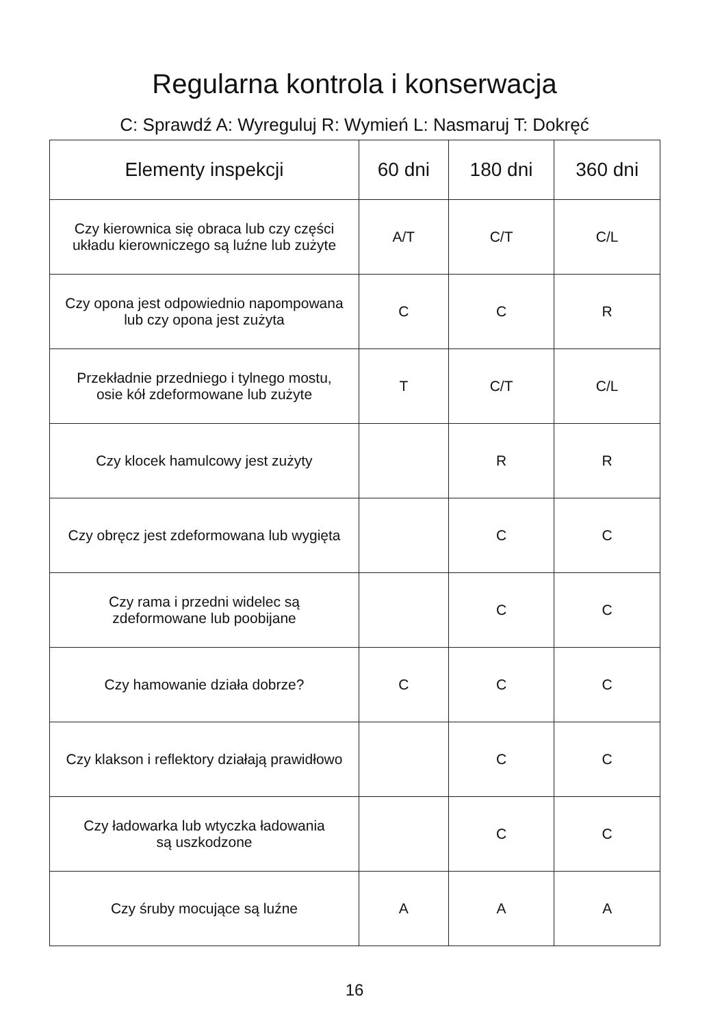Regularna kontrola i konserwacja
C: Sprawdź A: Wyreguluj R: Wymień L: Nasmaruj T: Dokręć
| Elementy inspekcji | 60 dni | 180 dni | 360 dni |
| --- | --- | --- | --- |
| Czy kierownica się obraca lub czy części układu kierowniczego są luźne lub zużyte | A/T | C/T | C/L |
| Czy opona jest odpowiednio napompowana lub czy opona jest zużyta | C | C | R |
| Przekładnie przedniego i tylnego mostu, osie kół zdeformowane lub zużyte | T | C/T | C/L |
| Czy klocek hamulcowy jest zużyty | | R | R |
| Czy obręcz jest zdeformowana lub wygięta | | C | C |
| Czy rama i przedni widelec są zdeformowane lub poobijane | | C | C |
| Czy hamowanie działa dobrze? | C | C | C |
| Czy klakson i reflektory działają prawidłowo | | C | C |
| Czy ładowarka lub wtyczka ładowania są uszkodzone | | C | C |
| Czy śruby mocujące są luźne | A | A | A |
16